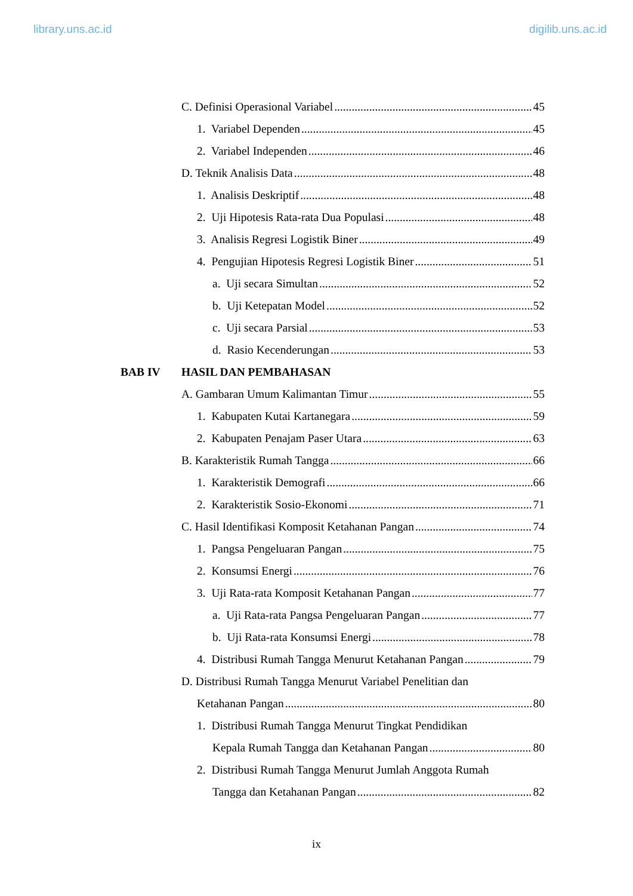library.uns.ac.id digilib.uns.ac.id
C. Definisi Operasional Variabel 45
1. Variabel Dependen 45
2. Variabel Independen 46
D. Teknik Analisis Data 48
1. Analisis Deskriptif 48
2. Uji Hipotesis Rata-rata Dua Populasi 48
3. Analisis Regresi Logistik Biner 49
4. Pengujian Hipotesis Regresi Logistik Biner 51
a. Uji secara Simultan 52
b. Uji Ketepatan Model 52
c. Uji secara Parsial 53
d. Rasio Kecenderungan 53
BAB IV HASIL DAN PEMBAHASAN
A. Gambaran Umum Kalimantan Timur 55
1. Kabupaten Kutai Kartanegara 59
2. Kabupaten Penajam Paser Utara 63
B. Karakteristik Rumah Tangga 66
1. Karakteristik Demografi 66
2. Karakteristik Sosio-Ekonomi 71
C. Hasil Identifikasi Komposit Ketahanan Pangan 74
1. Pangsa Pengeluaran Pangan 75
2. Konsumsi Energi 76
3. Uji Rata-rata Komposit Ketahanan Pangan 77
a. Uji Rata-rata Pangsa Pengeluaran Pangan 77
b. Uji Rata-rata Konsumsi Energi 78
4. Distribusi Rumah Tangga Menurut Ketahanan Pangan 79
D. Distribusi Rumah Tangga Menurut Variabel Penelitian dan
Ketahanan Pangan 80
1. Distribusi Rumah Tangga Menurut Tingkat Pendidikan
Kepala Rumah Tangga dan Ketahanan Pangan 80
2. Distribusi Rumah Tangga Menurut Jumlah Anggota Rumah
Tangga dan Ketahanan Pangan 82
ix